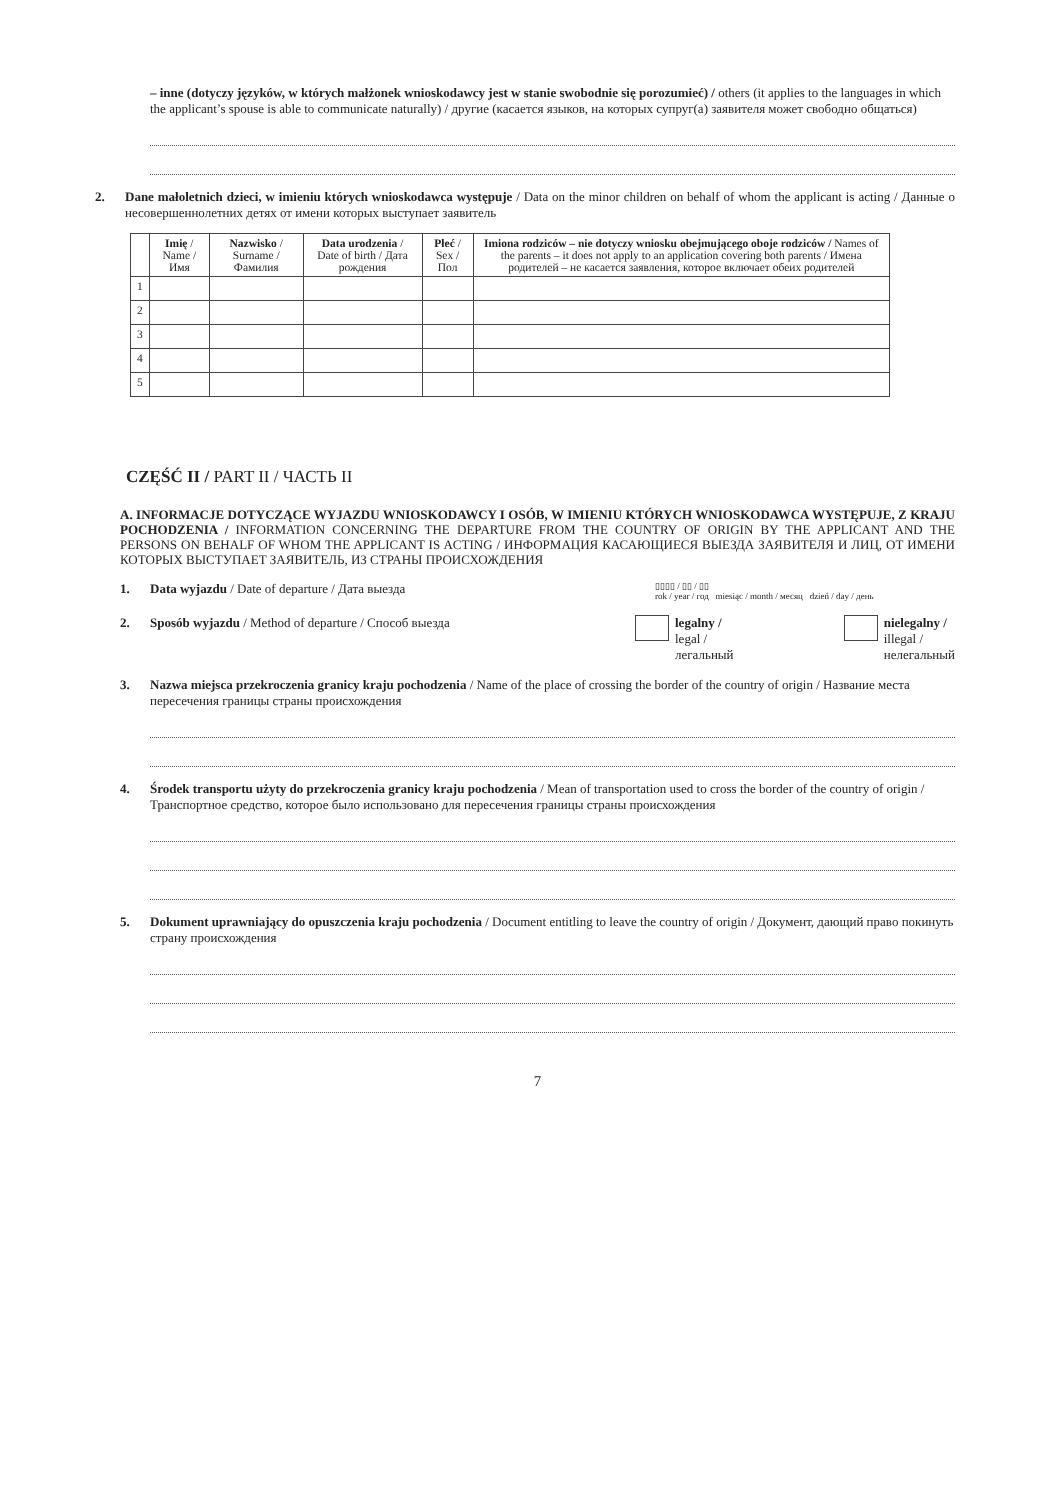– inne (dotyczy języków, w których małżonek wnioskodawcy jest w stanie swobodnie się porozumieć) / others (it applies to the languages in which the applicant’s spouse is able to communicate naturally) / другие (касается языков, на которых супруг(а) заявителя может свободно общаться)
2. Dane małoletnich dzieci, w imieniu których wnioskodawca występuje / Data on the minor children on behalf of whom the applicant is acting / Данные о несовершеннолетних детях от имени которых выступает заявитель
| | Imię / Name / Имя | Nazwisko / Surname / Фамилия | Data urodzenia / Date of birth / Дата рождения | Płeć / Sex / Пол | Imiona rodziców – nie dotyczy wniosku obejmującego oboje rodziców / Names of the parents – it does not apply to an application covering both parents / Имена родителей – не касается заявления, которое включает обеих родителей |
| --- | --- | --- | --- | --- | --- |
| 1 | | | | | |
| 2 | | | | | |
| 3 | | | | | |
| 4 | | | | | |
| 5 | | | | | |
CZĘŚĆ II / PART II / ЧАСТЬ II
A. INFORMACJE DOTYCZĄCE WYJAZDU WNIOSKODAWCY I OSÓB, W IMIENIU KTÓRYCH WNIOSKODAWCA WYSTĘPUJE, Z KRAJU POCHODZENIA / INFORMATION CONCERNING THE DEPARTURE FROM THE COUNTRY OF ORIGIN BY THE APPLICANT AND THE PERSONS ON BEHALF OF WHOM THE APPLICANT IS ACTING / ИНФОРМАЦИЯ КАСАЮЩИЕСЯ ВЫЕЗДА ЗАЯВИТЕЛЯ И ЛИЦ, ОТ ИМЕНИ КОТОРЫХ ВЫСТУПАЕТ ЗАЯВИТЕЛЬ, ИЗ СТРАНЫ ПРОИСХОЖДЕНИЯ
1. Data wyjazdu / Date of departure / Дата выезда
▯▯▯▯ / ▯▯ / ▯▯
rok / year / год miesiąc / month / месяц dzień / day / день
2. Sposób wyjazdu / Method of departure / Способ выезда
legalny /
legal /
легальный
nielegalny /
illegal /
нелегальный
3. Nazwa miejsca przekroczenia granicy kraju pochodzenia / Name of the place of crossing the border of the country of origin / Название места пересечения границы страны происхождения
4. Środek transportu użyty do przekroczenia granicy kraju pochodzenia / Mean of transportation used to cross the border of the country of origin / Транспортное средство, которое было использовано для пересечения границы страны происхождения
5. Dokument uprawniający do opuszczenia kraju pochodzenia / Document entitling to leave the country of origin / Документ, дающий право покинуть страну происхождения
7